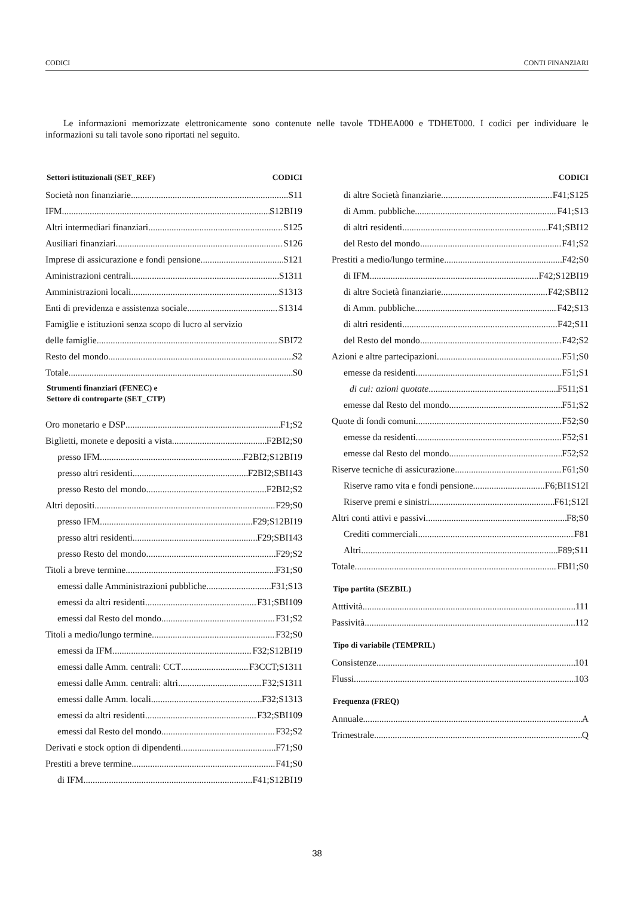CODICI CONTI FINANZIARI
Le informazioni memorizzate elettronicamente sono contenute nelle tavole TDHEA000 e TDHET000. I codici per individuare le informazioni su tali tavole sono riportati nel seguito.
Settori istituzionali (SET_REF) CODICI
Società non finanziarie S11
IFM S12BI19
Altri intermediari finanziari S125
Ausiliari finanziari S126
Imprese di assicurazione e fondi pensione S121
Aministrazioni centrali S1311
Amministrazioni locali S1313
Enti di previdenza e assistenza sociale S1314
Famiglie e istituzioni senza scopo di lucro al servizio
delle famiglie SBI72
Resto del mondo S2
Totale S0
Strumenti finanziari (FENEC) e
Settore di controparte (SET_CTP)
Oro monetario e DSP F1;S2
Biglietti, monete e depositi a vista F2BI2;S0
presso IFM F2BI2;S12BI19
presso altri residenti F2BI2;SBI143
presso Resto del mondo F2BI2;S2
Altri depositi F29;S0
presso IFM F29;S12BI19
presso altri residenti F29;SBI143
presso Resto del mondo F29;S2
Titoli a breve termine F31;S0
emessi dalle Amministrazioni pubbliche F31;S13
emessi da altri residenti F31;SBI109
emessi dal Resto del mondo F31;S2
Titoli a medio/lungo termine F32;S0
emessi da IFM F32;S12BI19
emessi dalle Amm. centrali: CCT F3CCT;S1311
emessi dalle Amm. centrali: altri F32;S1311
emessi dalle Amm. locali F32;S1313
emessi da altri residenti F32;SBI109
emessi dal Resto del mondo F32;S2
Derivati e stock option di dipendenti F71;S0
Prestiti a breve termine F41;S0
di IFM .F41;S12BI19
CODICI
di altre Società finanziarie F41;S125
di Amm. pubbliche F41;S13
di altri residenti F41;SBI12
del Resto del mondo F41;S2
Prestiti a medio/lungo termine F42;S0
di IFM F42;S12BI19
di altre Società finanziarie F42;SBI12
di Amm. pubbliche F42;S13
di altri residenti F42;S11
del Resto del mondo F42;S2
Azioni e altre partecipazioni F51;S0
emesse da residenti F51;S1
di cui: azioni quotate F511;S1
emesse dal Resto del mondo F51;S2
Quote di fondi comuni F52;S0
emesse da residenti F52;S1
emesse dal Resto del mondo F52;S2
Riserve tecniche di assicurazione F61;S0
Riserve ramo vita e fondi pensione F6;BI1S12I
Riserve premi e sinistri F61;S12I
Altri conti attivi e passivi F8;S0
Crediti commerciali F81
Altri F89;S11
Totale FBI1;S0
Tipo partita (SEZBIL)
Atttività 111
Passività 112
Tipo di variabile (TEMPRIL)
Consistenze 101
Flussi 103
Frequenza (FREQ)
Annuale A
Trimestrale Q
38